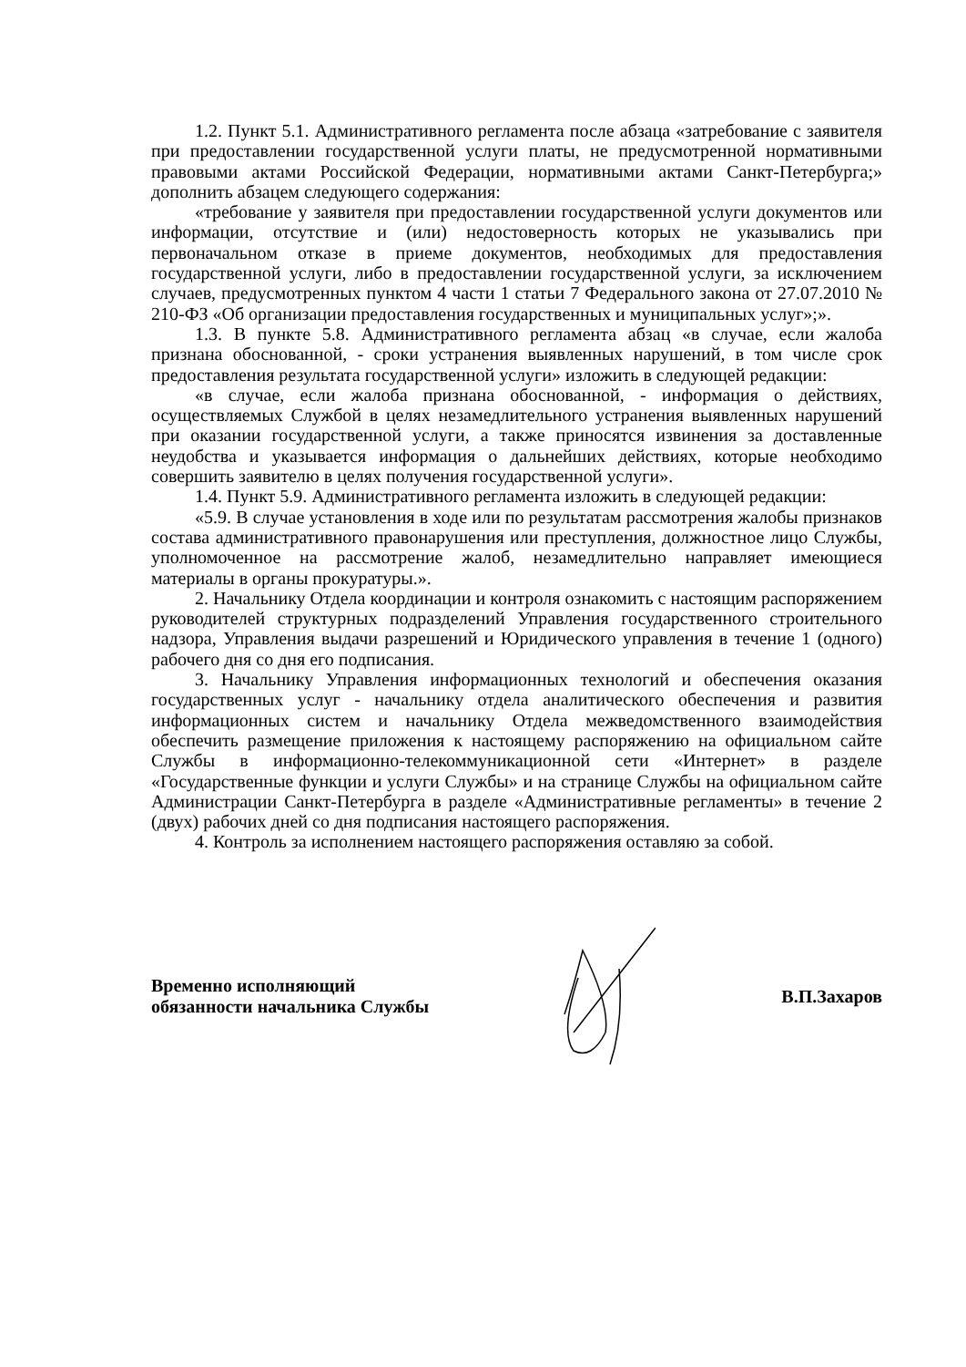1.2. Пункт 5.1. Административного регламента после абзаца «затребование с заявителя при предоставлении государственной услуги платы, не предусмотренной нормативными правовыми актами Российской Федерации, нормативными актами Санкт-Петербурга;» дополнить абзацем следующего содержания:
«требование у заявителя при предоставлении государственной услуги документов или информации, отсутствие и (или) недостоверность которых не указывались при первоначальном отказе в приеме документов, необходимых для предоставления государственной услуги, либо в предоставлении государственной услуги, за исключением случаев, предусмотренных пунктом 4 части 1 статьи 7 Федерального закона от 27.07.2010 № 210-ФЗ «Об организации предоставления государственных и муниципальных услуг»;».
1.3. В пункте 5.8. Административного регламента абзац «в случае, если жалоба признана обоснованной, - сроки устранения выявленных нарушений, в том числе срок предоставления результата государственной услуги» изложить в следующей редакции:
«в случае, если жалоба признана обоснованной, - информация о действиях, осуществляемых Службой в целях незамедлительного устранения выявленных нарушений при оказании государственной услуги, а также приносятся извинения за доставленные неудобства и указывается информация о дальнейших действиях, которые необходимо совершить заявителю в целях получения государственной услуги».
1.4. Пункт 5.9. Административного регламента изложить в следующей редакции:
«5.9. В случае установления в ходе или по результатам рассмотрения жалобы признаков состава административного правонарушения или преступления, должностное лицо Службы, уполномоченное на рассмотрение жалоб, незамедлительно направляет имеющиеся материалы в органы прокуратуры.».
2. Начальнику Отдела координации и контроля ознакомить с настоящим распоряжением руководителей структурных подразделений Управления государственного строительного надзора, Управления выдачи разрешений и Юридического управления в течение 1 (одного) рабочего дня со дня его подписания.
3. Начальнику Управления информационных технологий и обеспечения оказания государственных услуг - начальнику отдела аналитического обеспечения и развития информационных систем и начальнику Отдела межведомственного взаимодействия обеспечить размещение приложения к настоящему распоряжению на официальном сайте Службы в информационно-телекоммуникационной сети «Интернет» в разделе «Государственные функции и услуги Службы» и на странице Службы на официальном сайте Администрации Санкт-Петербурга в разделе «Административные регламенты» в течение 2 (двух) рабочих дней со дня подписания настоящего распоряжения.
4. Контроль за исполнением настоящего распоряжения оставляю за собой.
Временно исполняющий
обязанности начальника Службы
В.П.Захаров